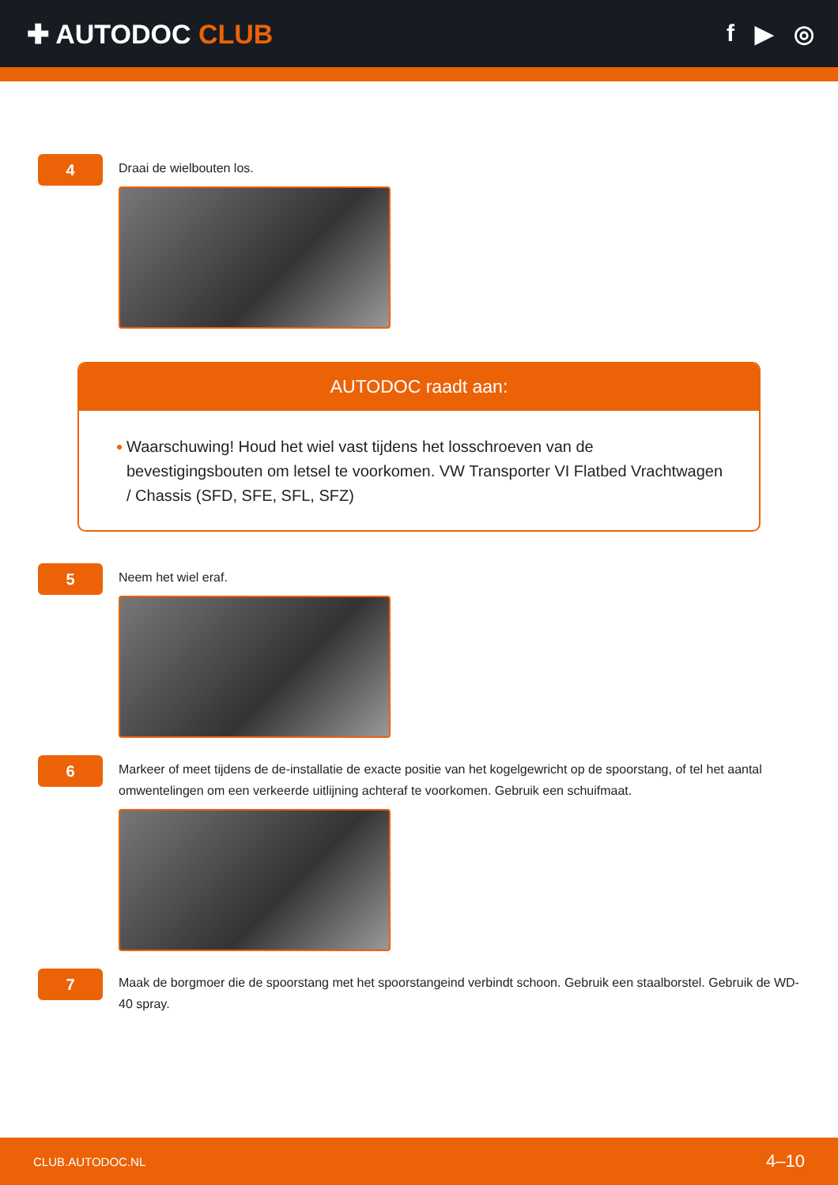✚ AUTODOC CLUB f ▶ ◎
4
Draai de wielbouten los.
AUTODOC raadt aan:
Waarschuwing! Houd het wiel vast tijdens het losschroeven van de bevestigingsbouten om letsel te voorkomen. VW Transporter VI Flatbed Vrachtwagen / Chassis (SFD, SFE, SFL, SFZ)
5
Neem het wiel eraf.
6
Markeer of meet tijdens de de-installatie de exacte positie van het kogelgewricht op de spoorstang, of tel het aantal omwentelingen om een verkeerde uitlijning achteraf te voorkomen. Gebruik een schuifmaat.
7
Maak de borgmoer die de spoorstang met het spoorstangeind verbindt schoon. Gebruik een staalborstel. Gebruik de WD-40 spray.
CLUB.AUTODOC.NL 4–10